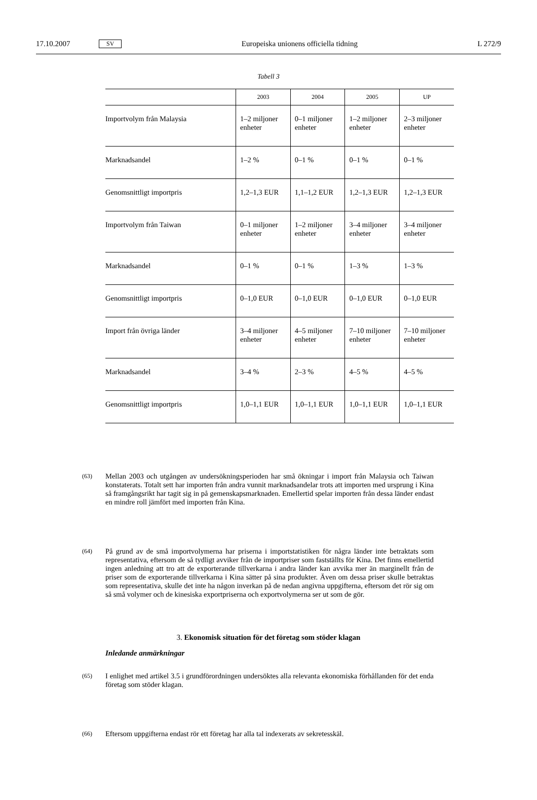17.10.2007 SV Europeiska unionens officiella tidning L 272/9
Tabell 3
| | 2003 | 2004 | 2005 | UP |
| --- | --- | --- | --- | --- |
| Importvolym från Malaysia | 1–2 miljoner enheter | 0–1 miljoner enheter | 1–2 miljoner enheter | 2–3 miljoner enheter |
| Marknadsandel | 1–2 % | 0–1 % | 0–1 % | 0–1 % |
| Genomsnittligt importpris | 1,2–1,3 EUR | 1,1–1,2 EUR | 1,2–1,3 EUR | 1,2–1,3 EUR |
| Importvolym från Taiwan | 0–1 miljoner enheter | 1–2 miljoner enheter | 3–4 miljoner enheter | 3–4 miljoner enheter |
| Marknadsandel | 0–1 % | 0–1 % | 1–3 % | 1–3 % |
| Genomsnittligt importpris | 0–1,0 EUR | 0–1,0 EUR | 0–1,0 EUR | 0–1,0 EUR |
| Import från övriga länder | 3–4 miljoner enheter | 4–5 miljoner enheter | 7–10 miljoner enheter | 7–10 miljoner enheter |
| Marknadsandel | 3–4 % | 2–3 % | 4–5 % | 4–5 % |
| Genomsnittligt importpris | 1,0–1,1 EUR | 1,0–1,1 EUR | 1,0–1,1 EUR | 1,0–1,1 EUR |
(63) Mellan 2003 och utgången av undersökningsperioden har små ökningar i import från Malaysia och Taiwan konstaterats. Totalt sett har importen från andra vunnit marknadsandelar trots att importen med ursprung i Kina så framgångsrikt har tagit sig in på gemenskapsmarknaden. Emellertid spelar importen från dessa länder endast en mindre roll jämfört med importen från Kina.
(64) På grund av de små importvolymerna har priserna i importstatistiken för några länder inte betraktats som representativa, eftersom de så tydligt avviker från de importpriser som fastställts för Kina. Det finns emellertid ingen anledning att tro att de exporterande tillverkarna i andra länder kan avvika mer än marginellt från de priser som de exporterande tillverkarna i Kina sätter på sina produkter. Även om dessa priser skulle betraktas som representativa, skulle det inte ha någon inverkan på de nedan angivna uppgifterna, eftersom det rör sig om så små volymer och de kinesiska exportpriserna och exportvolymerna ser ut som de gör.
3. Ekonomisk situation för det företag som stöder klagan
Inledande anmärkningar
(65) I enlighet med artikel 3.5 i grundförordningen undersöktes alla relevanta ekonomiska förhållanden för det enda företag som stöder klagan.
(66) Eftersom uppgifterna endast rör ett företag har alla tal indexerats av sekretesskäl.